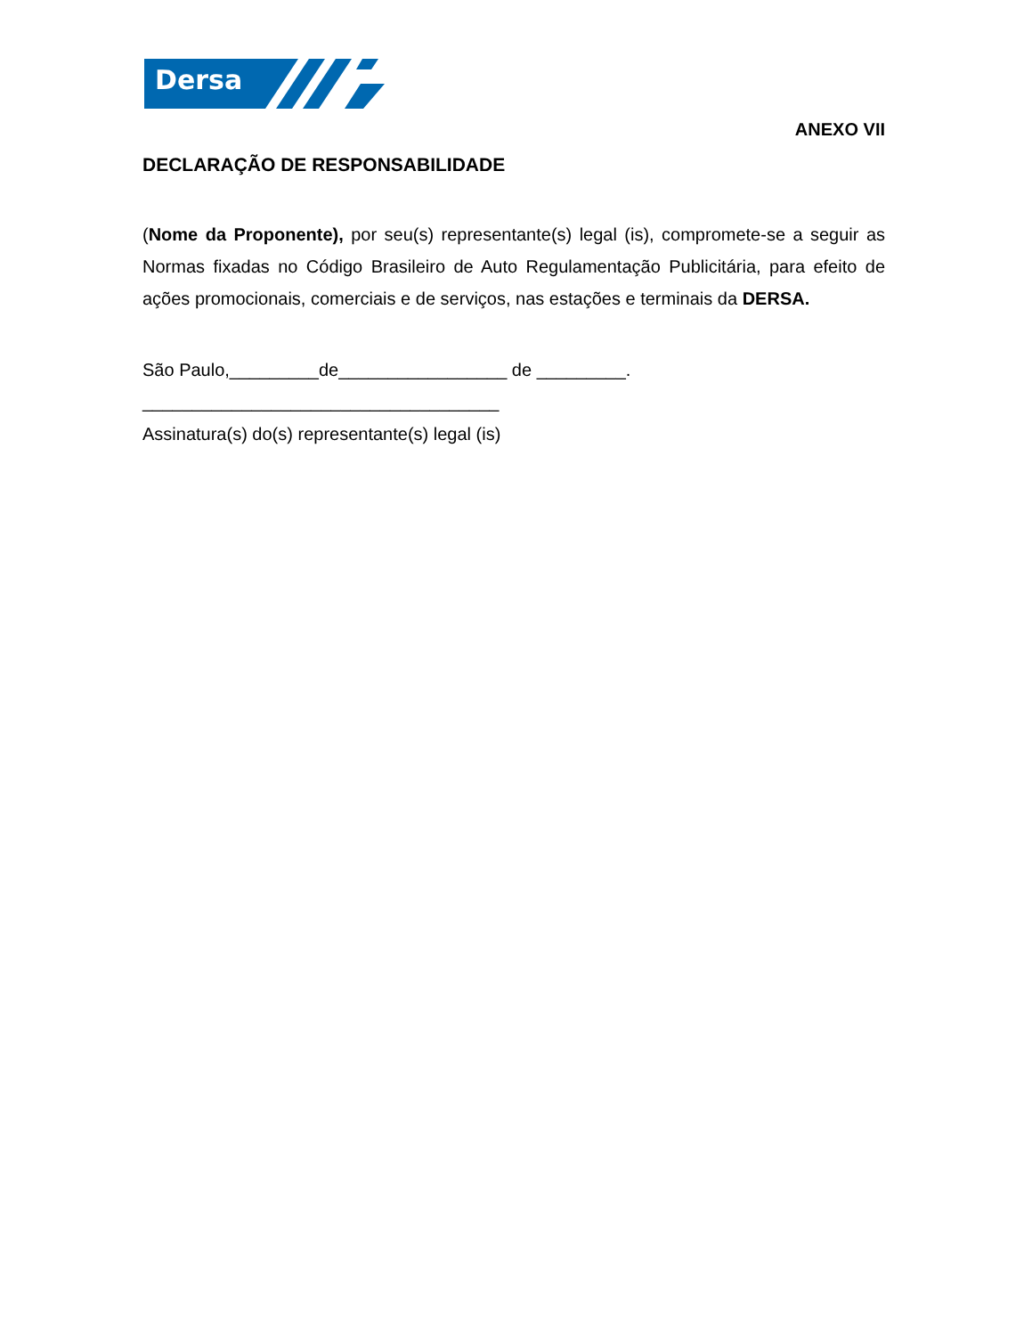Dersa
ANEXO VII
DECLARAÇÃO DE RESPONSABILIDADE
(Nome da Proponente), por seu(s) representante(s) legal (is), compromete-se a seguir as Normas fixadas no Código Brasileiro de Auto Regulamentação Publicitária, para efeito de ações promocionais, comerciais e de serviços, nas estações e terminais da DERSA.
São Paulo,_________de_________________ de _________.
____________________________________
Assinatura(s) do(s) representante(s) legal (is)